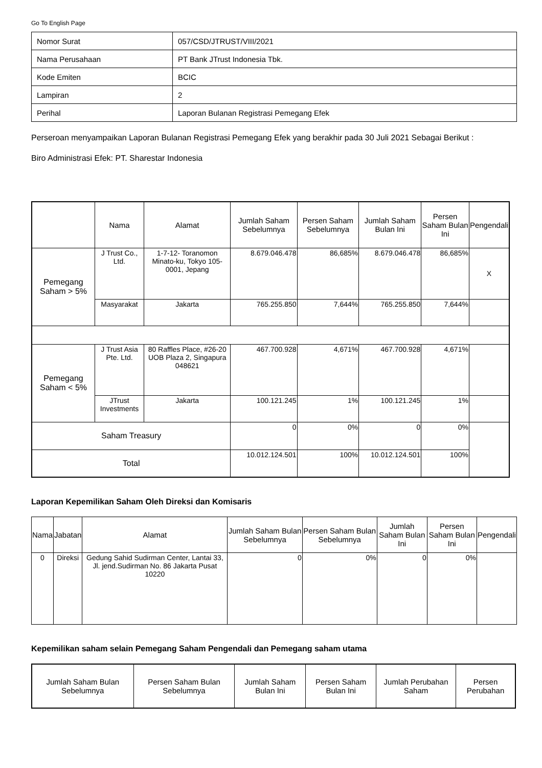Go To English Page
| Nomor Surat | 057/CSD/JTRUST/VIII/2021 |
| Nama Perusahaan | PT Bank JTrust Indonesia Tbk. |
| Kode Emiten | BCIC |
| Lampiran | 2 |
| Perihal | Laporan Bulanan Registrasi Pemegang Efek |
Perseroan menyampaikan Laporan Bulanan Registrasi Pemegang Efek yang berakhir pada 30 Juli 2021 Sebagai Berikut :
Biro Administrasi Efek: PT. Sharestar Indonesia
| | Nama | Alamat | Jumlah Saham Sebelumnya | Persen Saham Sebelumnya | Jumlah Saham Bulan Ini | Persen Saham Bulan Ini | Pengendali |
| --- | --- | --- | --- | --- | --- | --- | --- |
| Pemegang Saham > 5% | J Trust Co., Ltd. | 1-7-12- Toranomon Minato-ku, Tokyo 105-0001, Jepang | 8.679.046.478 | 86,685% | 8.679.046.478 | 86,685% | X |
| | Masyarakat | Jakarta | 765.255.850 | 7,644% | 765.255.850 | 7,644% | |
| Pemegang Saham < 5% | J Trust Asia Pte. Ltd. | 80 Raffles Place, #26-20 UOB Plaza 2, Singapura 048621 | 467.700.928 | 4,671% | 467.700.928 | 4,671% | |
| | JTrust Investments | Jakarta | 100.121.245 | 1% | 100.121.245 | 1% | |
| Saham Treasury | | | 0 | 0% | 0 | 0% | |
| Total | | | 10.012.124.501 | 100% | 10.012.124.501 | 100% | |
Laporan Kepemilikan Saham Oleh Direksi dan Komisaris
| Nama | Jabatan | Alamat | Jumlah Saham Bulan Sebelumnya | Persen Saham Bulan Sebelumnya | Jumlah Saham Bulan Ini | Persen Saham Bulan Ini | Pengendali |
| --- | --- | --- | --- | --- | --- | --- | --- |
| 0 | Direksi | Gedung Sahid Sudirman Center, Lantai 33, Jl. jend.Sudirman No. 86 Jakarta Pusat 10220 | 0 | 0% | 0 | 0% | |
Kepemilikan saham selain Pemegang Saham Pengendali dan Pemegang saham utama
| Jumlah Saham Bulan Sebelumnya | Persen Saham Bulan Sebelumnya | Jumlah Saham Bulan Ini | Persen Saham Bulan Ini | Jumlah Perubahan Saham | Persen Perubahan |
| --- | --- | --- | --- | --- | --- |